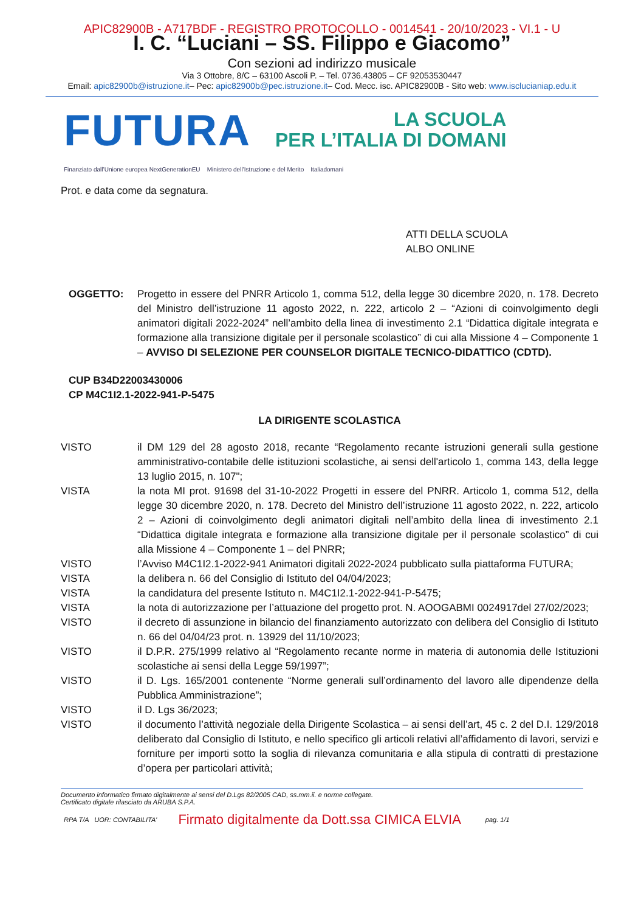APIC82900B - A717BDF - REGISTRO PROTOCOLLO - 0014541 - 20/10/2023 - VI.1 - U
I. C. “Luciani – SS. Filippo e Giacomo”
Con sezioni ad indirizzo musicale
Via 3 Ottobre, 8/C – 63100 Ascoli P. – Tel. 0736.43805 – CF 92053530447
Email: apic82900b@istruzione.it– Pec: apic82900b@pec.istruzione.it– Cod. Mecc. isc. APIC82900B - Sito web: www.isclucianiap.edu.it
FUTURA
LA SCUOLA
PER L’ITALIA DI DOMANI
Finanziato dall’Unione europea NextGenerationEU Ministero dell’Istruzione e del Merito Italiadomani
Prot. e data come da segnatura.
ATTI DELLA SCUOLA
ALBO ONLINE
OGGETTO: Progetto in essere del PNRR Articolo 1, comma 512, della legge 30 dicembre 2020, n. 178. Decreto del Ministro dell’istruzione 11 agosto 2022, n. 222, articolo 2 – “Azioni di coinvolgimento degli animatori digitali 2022-2024” nell’ambito della linea di investimento 2.1 “Didattica digitale integrata e formazione alla transizione digitale per il personale scolastico” di cui alla Missione 4 – Componente 1 – AVVISO DI SELEZIONE PER COUNSELOR DIGITALE TECNICO-DIDATTICO (CDTD).
CUP B34D22003430006
CP M4C1I2.1-2022-941-P-5475
LA DIRIGENTE SCOLASTICA
VISTO il DM 129 del 28 agosto 2018, recante “Regolamento recante istruzioni generali sulla gestione amministrativo-contabile delle istituzioni scolastiche, ai sensi dell'articolo 1, comma 143, della legge 13 luglio 2015, n. 107";
VISTA la nota MI prot. 91698 del 31-10-2022 Progetti in essere del PNRR. Articolo 1, comma 512, della legge 30 dicembre 2020, n. 178. Decreto del Ministro dell’istruzione 11 agosto 2022, n. 222, articolo 2 – Azioni di coinvolgimento degli animatori digitali nell’ambito della linea di investimento 2.1 “Didattica digitale integrata e formazione alla transizione digitale per il personale scolastico” di cui alla Missione 4 – Componente 1 – del PNRR;
VISTO l’Avviso M4C1I2.1-2022-941 Animatori digitali 2022-2024 pubblicato sulla piattaforma FUTURA;
VISTA la delibera n. 66 del Consiglio di Istituto del 04/04/2023;
VISTA la candidatura del presente Istituto n. M4C1I2.1-2022-941-P-5475;
VISTA la nota di autorizzazione per l’attuazione del progetto prot. N. AOOGABMI 0024917del 27/02/2023;
VISTO il decreto di assunzione in bilancio del finanziamento autorizzato con delibera del Consiglio di Istituto n. 66 del 04/04/23 prot. n. 13929 del 11/10/2023;
VISTO il D.P.R. 275/1999 relativo al “Regolamento recante norme in materia di autonomia delle Istituzioni scolastiche ai sensi della Legge 59/1997”;
VISTO il D. Lgs. 165/2001 contenente “Norme generali sull’ordinamento del lavoro alle dipendenze della Pubblica Amministrazione”;
VISTO il D. Lgs 36/2023;
VISTO il documento l’attività negoziale della Dirigente Scolastica – ai sensi dell’art, 45 c. 2 del D.I. 129/2018 deliberato dal Consiglio di Istituto, e nello specifico gli articoli relativi all’affidamento di lavori, servizi e forniture per importi sotto la soglia di rilevanza comunitaria e alla stipula di contratti di prestazione d’opera per particolari attività;
Documento informatico firmato digitalmente ai sensi del D.Lgs 82/2005 CAD, ss.mm.ii. e norme collegate.
Certificato digitale rilasciato da ARUBA S.P.A.
RPA T/A UOR: CONTABILITA’ Firmato digitalmente da Dott.ssa CIMICA ELVIA pag. 1/1